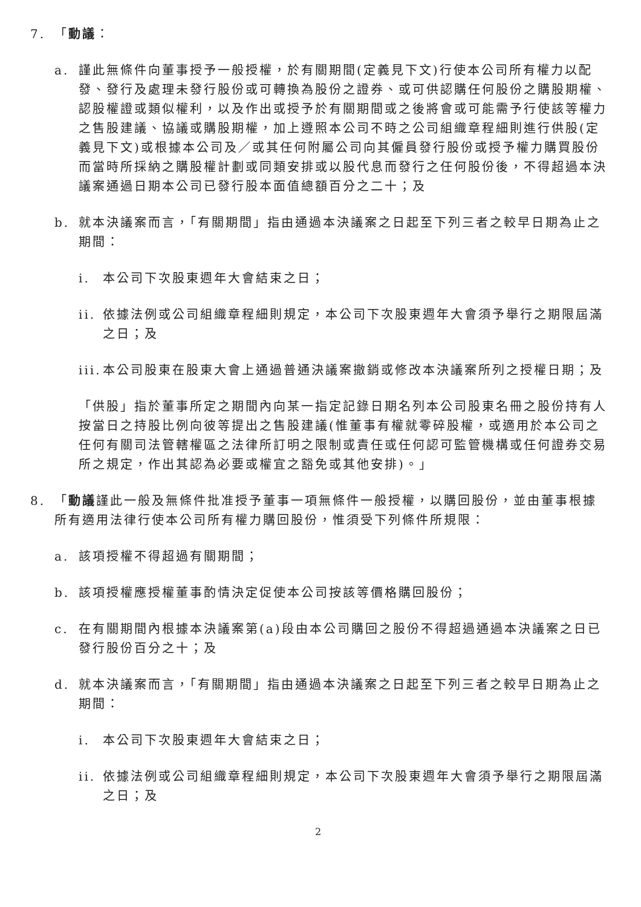7. 「動議：
a. 謹此無條件向董事授予一般授權，於有關期間(定義見下文)行使本公司所有權力以配發、發行及處理未發行股份或可轉換為股份之證券、或可供認購任何股份之購股期權、認股權證或類似權利，以及作出或授予於有關期間或之後將會或可能需予行使該等權力之售股建議、協議或購股期權，加上遵照本公司不時之公司組織章程細則進行供股(定義見下文)或根據本公司及／或其任何附屬公司向其僱員發行股份或授予權力購買股份而當時所採納之購股權計劃或同類安排或以股代息而發行之任何股份後，不得超過本決議案通過日期本公司已發行股本面值總額百分之二十；及
b. 就本決議案而言，「有關期間」指由通過本決議案之日起至下列三者之較早日期為止之期間：
i. 本公司下次股東週年大會結束之日；
ii. 依據法例或公司組織章程細則規定，本公司下次股東週年大會須予舉行之期限屆滿之日；及
iii. 本公司股東在股東大會上通過普通決議案撤銷或修改本決議案所列之授權日期；及
「供股」指於董事所定之期間內向某一指定記錄日期名列本公司股東名冊之股份持有人按當日之持股比例向彼等提出之售股建議(惟董事有權就零碎股權，或適用於本公司之任何有關司法管轄權區之法律所訂明之限制或責任或任何認可監管機構或任何證券交易所之規定，作出其認為必要或權宜之豁免或其他安排)。」
8. 「動議謹此一般及無條件批准授予董事一項無條件一般授權，以購回股份，並由董事根據所有適用法律行使本公司所有權力購回股份，惟須受下列條件所規限：
a. 該項授權不得超過有關期間；
b. 該項授權應授權董事酌情決定促使本公司按該等價格購回股份；
c. 在有關期間內根據本決議案第(a)段由本公司購回之股份不得超過通過本決議案之日已發行股份百分之十；及
d. 就本決議案而言，「有關期間」指由通過本決議案之日起至下列三者之較早日期為止之期間：
i. 本公司下次股東週年大會結束之日；
ii. 依據法例或公司組織章程細則規定，本公司下次股東週年大會須予舉行之期限屆滿之日；及
2